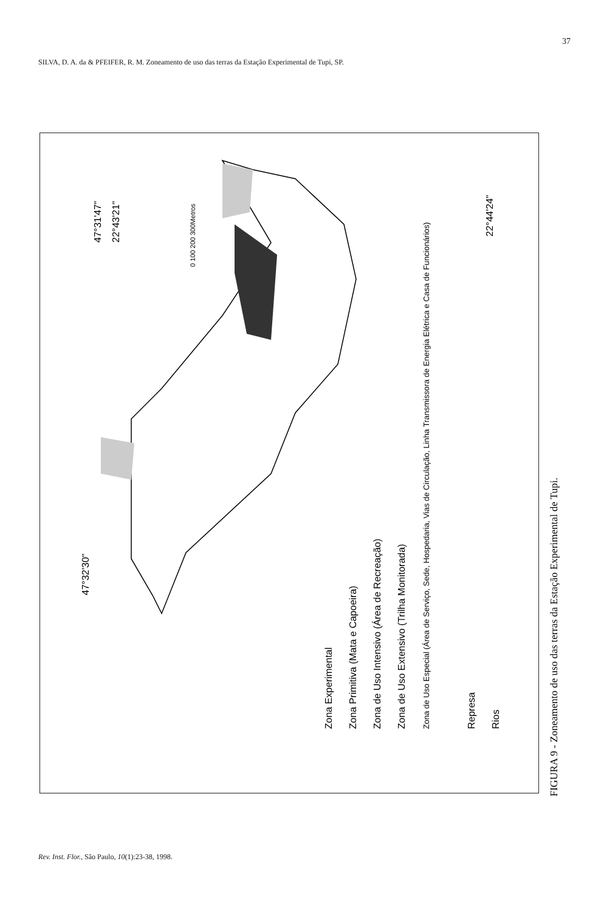37
SILVA, D. A. da & PFEIFER, R. M. Zoneamento de uso das terras da Estação Experimental de Tupi, SP.
47°32'30"
47°31'47"
22°43'21"
22°44'24"
0 100 200 300Metros
Zona Experimental
Zona Primitiva (Mata e Capoeira)
Zona de Uso Intensivo (Área de Recreação)
Zona de Uso Extensivo (Trilha Monitorada)
Zona de Uso Especial (Área de Serviço, Sede, Hospedaria, Vias de Circulação, Linha Transmissora de Energia Elétrica e Casa de Funcionários)
Represa
Rios
FIGURA 9 - Zoneamento de uso das terras da Estação Experimental de Tupi.
Rev. Inst. Flor., São Paulo, 10(1):23-38, 1998.